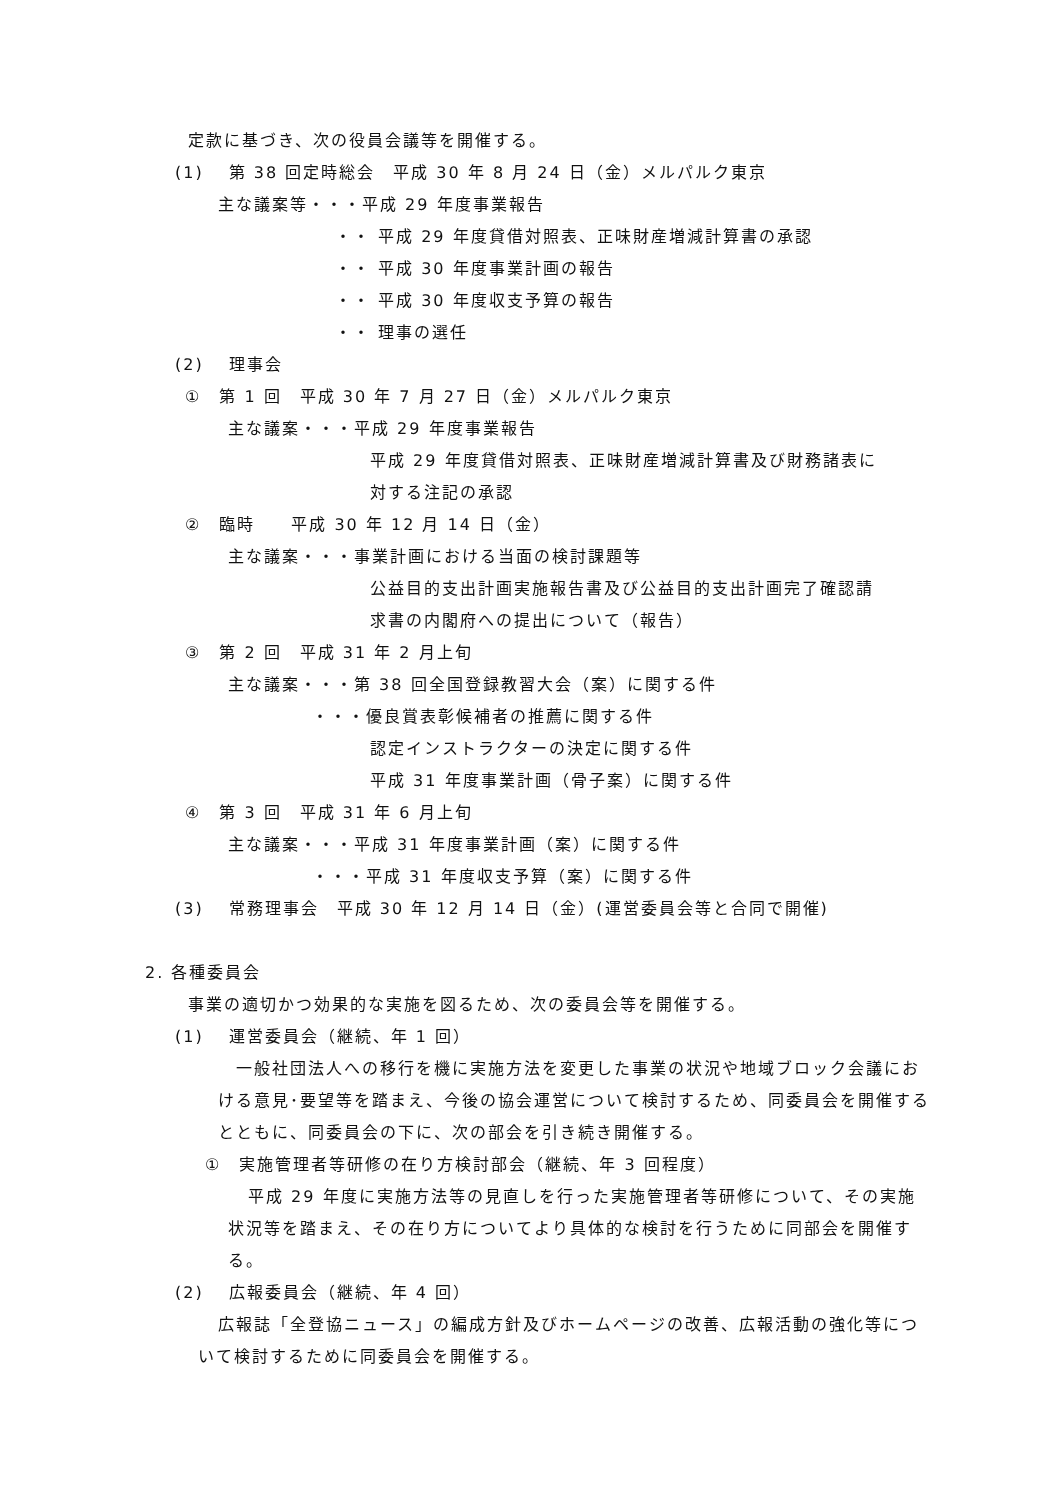定款に基づき、次の役員会議等を開催する。
(1)　 第 38 回定時総会　平成 30 年 8 月 24 日（金）メルパルク東京
主な議案等・・・平成 29 年度事業報告
・・ 平成 29 年度貸借対照表、正味財産増減計算書の承認
・・ 平成 30 年度事業計画の報告
・・ 平成 30 年度収支予算の報告
・・ 理事の選任
(2)　 理事会
①　第 1 回　平成 30 年 7 月 27 日（金）メルパルク東京
主な議案・・・平成 29 年度事業報告
平成 29 年度貸借対照表、正味財産増減計算書及び財務諸表に
対する注記の承認
②　臨時　　平成 30 年 12 月 14 日（金）
主な議案・・・事業計画における当面の検討課題等
公益目的支出計画実施報告書及び公益目的支出計画完了確認請
求書の内閣府への提出について（報告）
③　第 2 回　平成 31 年 2 月上旬
主な議案・・・第 38 回全国登録教習大会（案）に関する件
・・・優良賞表彰候補者の推薦に関する件
認定インストラクターの決定に関する件
平成 31 年度事業計画（骨子案）に関する件
④　第 3 回　平成 31 年 6 月上旬
主な議案・・・平成 31 年度事業計画（案）に関する件
・・・平成 31 年度収支予算（案）に関する件
(3)　 常務理事会　平成 30 年 12 月 14 日（金）(運営委員会等と合同で開催)
2. 各種委員会
事業の適切かつ効果的な実施を図るため、次の委員会等を開催する。
(1)　 運営委員会（継続、年 1 回）
一般社団法人への移行を機に実施方法を変更した事業の状況や地域ブロック会議における意見･要望等を踏まえ、今後の協会運営について検討するため、同委員会を開催するとともに、同委員会の下に、次の部会を引き続き開催する。
①　実施管理者等研修の在り方検討部会（継続、年 3 回程度）
平成 29 年度に実施方法等の見直しを行った実施管理者等研修について、その実施状況等を踏まえ、その在り方についてより具体的な検討を行うために同部会を開催する。
(2)　 広報委員会（継続、年 4 回）
広報誌「全登協ニュース」の編成方針及びホームページの改善、広報活動の強化等について検討するために同委員会を開催する。